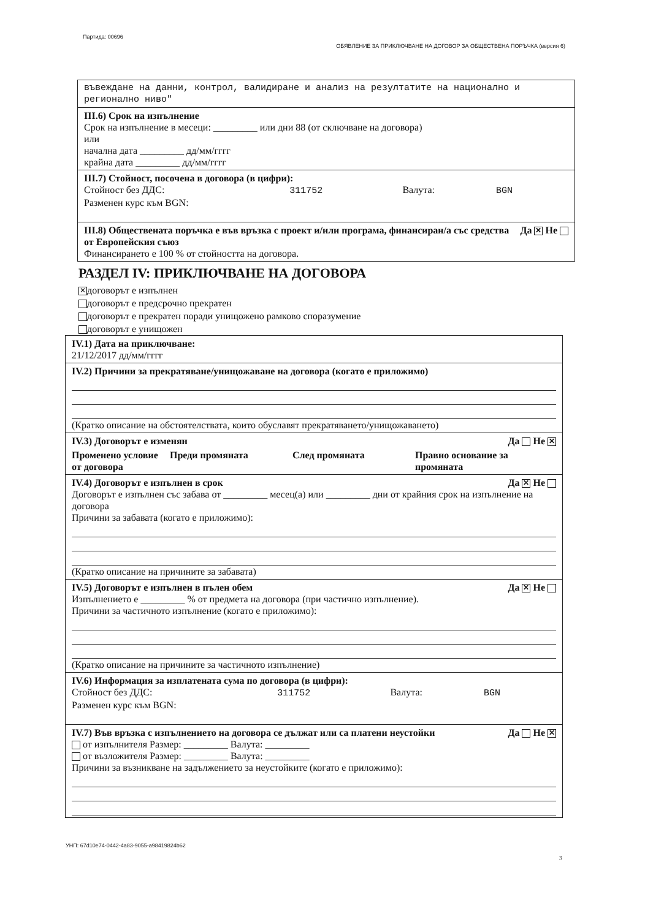Партида: 00696 ОБЯВЛЕНИЕ ЗА ПРИКЛЮЧВАНЕ НА ДОГОВОР ЗА ОБЩЕСТВЕНА ПОРЪЧКА (версия 6)
въвеждане на данни, контрол, валидиране и анализ на резултатите на национално и регионално ниво"
III.6) Срок на изпълнение
Срок на изпълнение в месеци: _________ или дни 88 (от сключване на договора)
или
начална дата _________ дд/мм/гггг
крайна дата _________ дд/мм/гггг
III.7) Стойност, посочена в договора (в цифри):
Стойност без ДДС: 311752 Валута: BGN
Разменен курс към BGN:
Да ✕ Не III.8) Обществената поръчка е във връзка с проект и/или програма, финансиран/а със средства от Европейския съюз
Финансирането е 100 % от стойността на договора.
РАЗДЕЛ IV: ПРИКЛЮЧВАНЕ НА ДОГОВОРА
✕ договорът е изпълнен
договорът е предсрочно прекратен
договорът е прекратен поради унищожено рамково споразумение
договорът е унищожен
IV.1) Дата на приключване:
21/12/2017 дд/мм/гггг
IV.2) Причини за прекратяване/унищожаване на договора (когато е приложимо)
(Кратко описание на обстоятелствата, които обуславят прекратяването/унищожаването)
Да Не ✕ IV.3) Договорът е изменян
Променено условие от договора Преди промяната След промяната Правно основание за промяната
Да ✕ Не IV.4) Договорът е изпълнен в срок
Договорът е изпълнен със забава от _________ месец(а) или _________ дни от крайния срок на изпълнение на договора
Причини за забавата (когато е приложимо):
(Кратко описание на причините за забавата)
Да ✕ Не IV.5) Договорът е изпълнен в пълен обем
Изпълнението е _________ % от предмета на договора (при частично изпълнение).
Причини за частичното изпълнение (когато е приложимо):
(Кратко описание на причините за частичното изпълнение)
IV.6) Информация за изплатената сума по договора (в цифри):
Стойност без ДДС: 311752 Валута: BGN
Разменен курс към BGN:
Да Не ✕ IV.7) Във връзка с изпълнението на договора се дължат или са платени неустойки
от изпълнителя Размер: _________ Валута: _________
от възложителя Размер: _________ Валута: _________
Причини за възникване на задължението за неустойките (когато е приложимо):
УНП: 67d10e74-0442-4a83-9055-a98419824b62
3